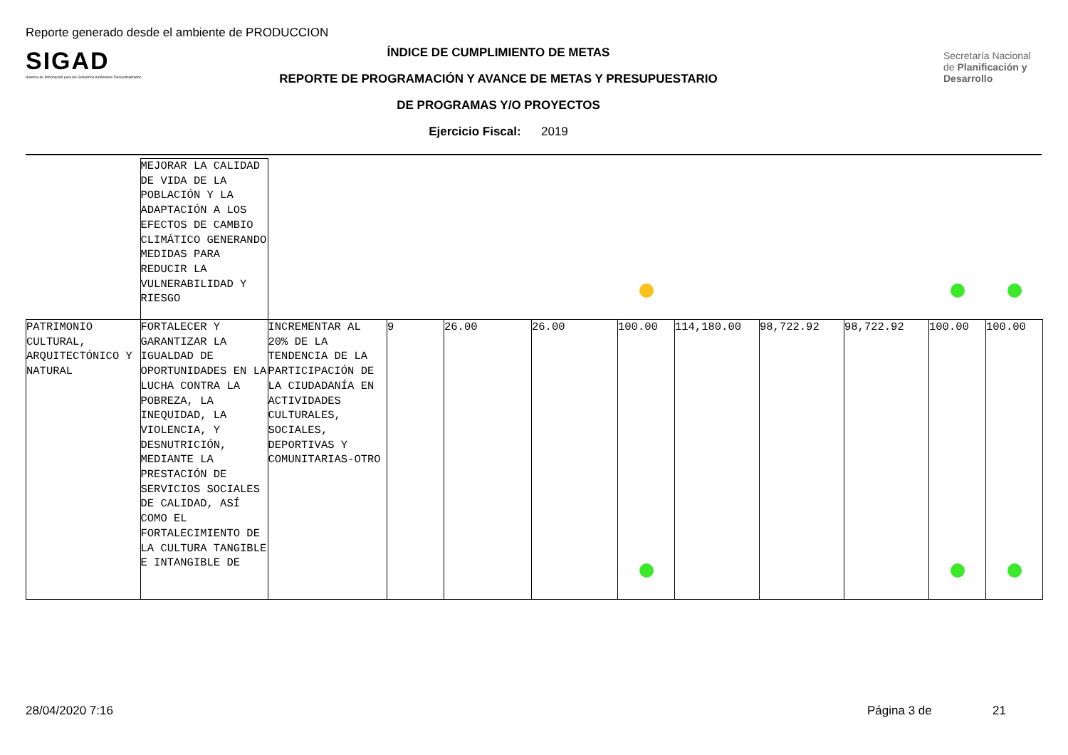Reporte generado desde el ambiente de PRODUCCION
SIGAD
Sistema de Información para los Gobiernos Autónomos Descentralizados
ÍNDICE DE CUMPLIMIENTO DE METAS
REPORTE DE PROGRAMACIÓN Y AVANCE DE METAS Y PRESUPUESTARIO
DE PROGRAMAS Y/O PROYECTOS
Ejercicio Fiscal: 2019
Secretaría Nacional de Planificación y Desarrollo
| | MEJORAR LA CALIDAD DE VIDA DE LA POBLACIÓN Y LA ADAPTACIÓN A LOS EFECTOS DE CAMBIO CLIMÁTICO GENERANDO MEDIDAS PARA REDUCIR LA VULNERABILIDAD Y RIESGO | | | | | | | | | | |
| PATRIMONIO CULTURAL, ARQUITECTÓNICO Y NATURAL | FORTALECER Y GARANTIZAR LA IGUALDAD DE OPORTUNIDADES EN LA LUCHA CONTRA LA POBREZA, LA INEQUIDAD, LA VIOLENCIA, Y DESNUTRICIÓN, MEDIANTE LA PRESTACIÓN DE SERVICIOS SOCIALES DE CALIDAD, ASÍ COMO EL FORTALECIMIENTO DE LA CULTURA TANGIBLE E INTANGIBLE DE | INCREMENTAR AL 20% DE LA TENDENCIA DE LA PARTICIPACIÓN DE LA CIUDADANÍA EN ACTIVIDADES CULTURALES, SOCIALES, DEPORTIVAS Y COMUNITARIAS-OTRO | 9 | 26.00 | 26.00 | 100.00 | 114,180.00 | 98,722.92 | 98,722.92 | 100.00 | 100.00 |
28/04/2020 7:16 Página 3 de 21